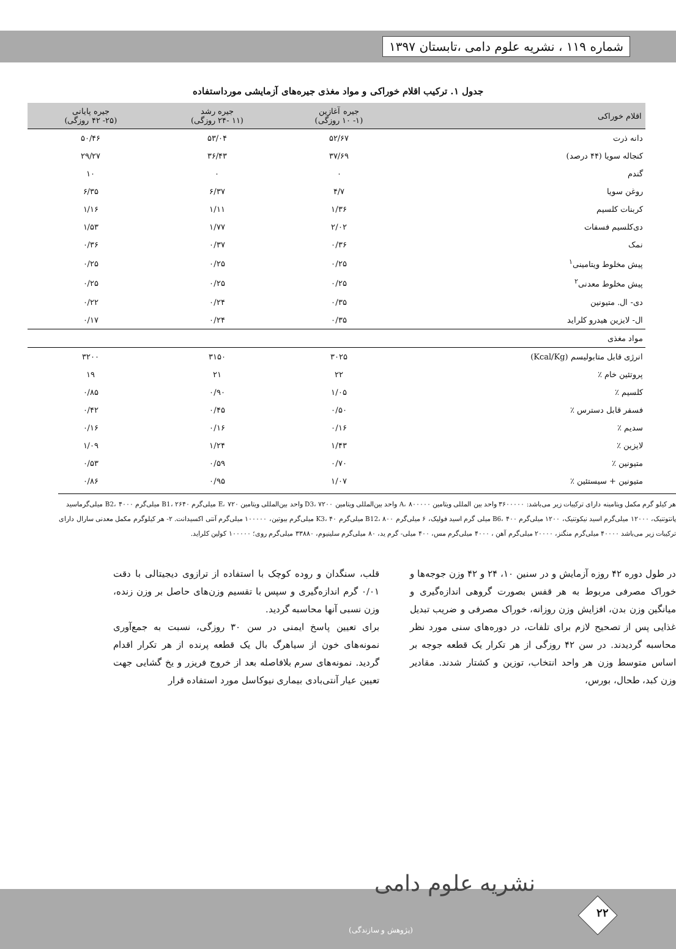شماره ۱۱۹ ، نشریه علوم دامی ،تابستان ۱۳۹۷
جدول ۱. ترکیب اقلام خوراکی و مواد مغذی جیره‌های آزمایشی مورداستفاده
| اقلام خوراکی | جیره آغازین (۱- ۱۰ روزگی) | جیره رشد (۱۱ -۲۴ روزگی) | جیره پایانی (۲۵- ۴۲ روزگی) |
| --- | --- | --- | --- |
| دانه ذرت | ۵۲/۶۷ | ۵۳/۰۴ | ۵۰/۴۶ |
| کنجاله سویا (۴۴ درصد) | ۳۷/۶۹ | ۳۶/۴۳ | ۲۹/۲۷ |
| گندم | ۰ | ۰ | ۱۰ |
| روغن سویا | ۴/۷ | ۶/۳۷ | ۶/۳۵ |
| کربنات کلسیم | ۱/۳۶ | ۱/۱۱ | ۱/۱۶ |
| دی‌کلسیم فسفات | ۲/۰۲ | ۱/۷۷ | ۱/۵۳ |
| نمک | ۰/۳۶ | ۰/۳۷ | ۰/۳۶ |
| پیش مخلوط ویتامینی<sup>۱</sup> | ۰/۲۵ | ۰/۲۵ | ۰/۲۵ |
| پیش مخلوط معدنی<sup>۲</sup> | ۰/۲۵ | ۰/۲۵ | ۰/۲۵ |
| دی- ال. متیونین | ۰/۳۵ | ۰/۲۴ | ۰/۲۲ |
| ال- لایزین هیدرو کلراید | ۰/۳۵ | ۰/۲۴ | ۰/۱۷ |
| مواد مغذی | | | |
| انرژی قابل متابولیسم (Kcal/Kg) | ۳۰۲۵ | ۳۱۵۰ | ۳۲۰۰ |
| پروتئین خام ٪ | ۲۲ | ۲۱ | ۱۹ |
| کلسیم ٪ | ۱/۰۵ | ۰/۹۰ | ۰/۸۵ |
| فسفر قابل دسترس ٪ | ۰/۵۰ | ۰/۴۵ | ۰/۴۲ |
| سدیم ٪ | ۰/۱۶ | ۰/۱۶ | ۰/۱۶ |
| لایزین ٪ | ۱/۴۳ | ۱/۲۴ | ۱/۰۹ |
| متیونین ٪ | ۰/۷۰ | ۰/۵۹ | ۰/۵۳ |
| متیونین + سیستئین ٪ | ۱/۰۷ | ۰/۹۵ | ۰/۸۶ |
هر کیلو گرم مکمل ویتامینه دارای ترکیبات زیر می‌باشد: ۳۶۰۰۰۰۰ واحد بین المللی ویتامین A، ۸۰۰۰۰۰ واحد بین‌المللی ویتامین D3، ۷۲۰۰ واحد بین‌المللی ویتامین E، ۷۲۰ میلی‌گرم B1، ۲۶۴۰ میلی‌گرم B2، ۴۰۰۰ میلی‌گرماسید پانتوتنیک، ۱۲۰۰۰ میلی‌گرم اسید نیکوتنیک، ۱۲۰۰ میلی‌گرم B6، ۴۰۰ میلی گرم اسید فولیک، ۶ میلی‌گرم B12، ۸۰۰ میلی‌گرم K3، ۴۰ میلی‌گرم بیوتین، ۱۰۰۰۰۰ میلی‌گرم آنتی اکسیدانت. ۲- هر کیلوگرم مکمل معدنی سارال دارای ترکیبات زیر می‌باشد ۴۰۰۰۰ میلی‌گرم منگنز، ۲۰۰۰۰ میلی‌گرم آهن ، ۴۰۰۰ میلی‌گرم مس، ۴۰۰ میلی- گرم ید، ۸۰ میلی‌گرم سلینیوم، ۳۳۸۸۰ میلی‌گرم روی؛ ۱۰۰۰۰۰ کولین کلراید.
در طول دوره ۴۲ روزه آزمایش و در سنین ۱۰، ۲۴ و ۴۲ وزن جوجه‌ها و خوراک مصرفی مربوط به هر قفس بصورت گروهی اندازه‌گیری و میانگین وزن بدن، افزایش وزن روزانه، خوراک مصرفی و ضریب تبدیل غذایی پس از تصحیح لازم برای تلفات، در دوره‌های سنی مورد نظر محاسبه گردیدند. در سن ۴۲ روزگی از هر تکرار یک قطعه جوجه بر اساس متوسط وزن هر واحد انتخاب، توزین و کشتار شدند. مقادیر وزن کبد، طحال، بورس،
قلب، سنگدان و روده کوچک با استفاده از ترازوی دیجیتالی با دقت ۰/۰۱ گرم اندازه‌گیری و سپس با تقسیم وزن‌های حاصل بر وزن زنده، وزن نسبی آنها محاسبه گردید.
برای تعیین پاسخ ایمنی در سن ۳۰ روزگی، نسبت به جمع‌آوری نمونه‌های خون از سیاهرگ بال یک قطعه پرنده از هر تکرار اقدام گردید. نمونه‌های سرم بلافاصله بعد از خروج فریزر و یخ گشایی جهت تعیین عیار آنتی‌بادی بیماری نیوکاسل مورد استفاده قرار
نشریه علوم دامی
۲۲
(پژوهش و سازندگی)